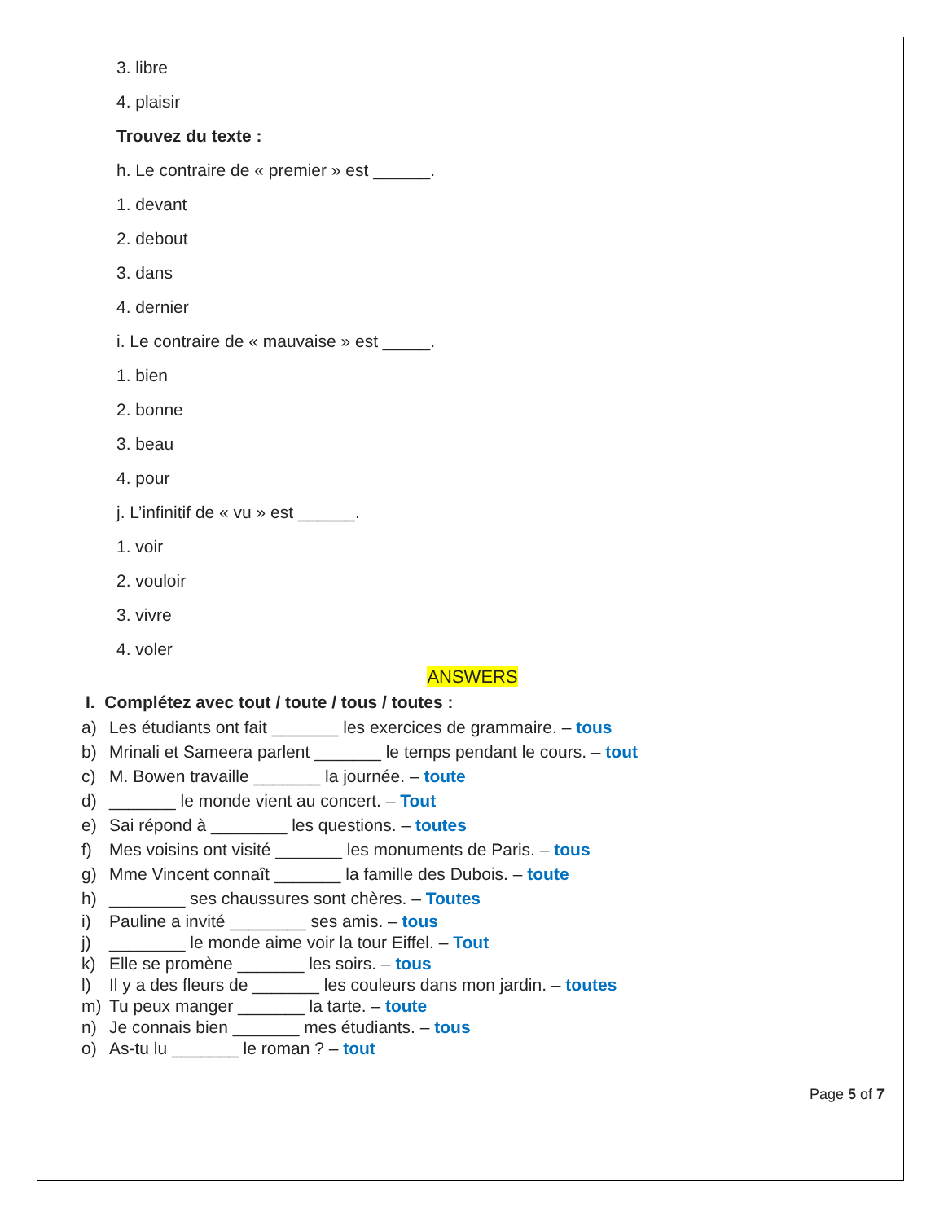3. libre
4. plaisir
Trouvez du texte :
h. Le contraire de « premier » est ______.
1. devant
2. debout
3. dans
4. dernier
i. Le contraire de « mauvaise » est _____.
1. bien
2. bonne
3. beau
4. pour
j. L’infinitif de « vu » est ______.
1. voir
2. vouloir
3. vivre
4. voler
ANSWERS
I. Complétez avec tout / toute / tous / toutes :
a) Les étudiants ont fait _______ les exercices de grammaire. – tous
b) Mrinali et Sameera parlent _______ le temps pendant le cours. – tout
c) M. Bowen travaille _______ la journée. – toute
d) _______ le monde vient au concert. – Tout
e) Sai répond à ________ les questions. – toutes
f) Mes voisins ont visité _______ les monuments de Paris. – tous
g) Mme Vincent connaît _______ la famille des Dubois. – toute
h) ________ ses chaussures sont chères. – Toutes
i) Pauline a invité ________ ses amis. – tous
j) ________ le monde aime voir la tour Eiffel. – Tout
k) Elle se promène _______ les soirs. – tous
l) Il y a des fleurs de _______ les couleurs dans mon jardin. – toutes
m) Tu peux manger _______ la tarte. – toute
n) Je connais bien _______ mes étudiants. – tous
o) As-tu lu _______ le roman ? – tout
Page 5 of 7